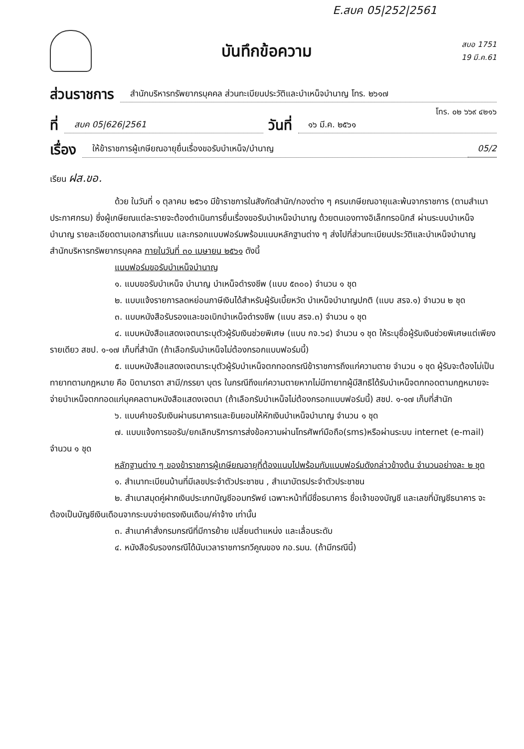E.สบค 05|252|2561
บันทึกข้อความ
สบอ 1751
19 มี.ค.61
ส่วนราชการ สำนักบริหารทรัพยากรบุคคล ส่วนทะเบียนประวัติและบำเหน็จบำนาญ โทร. ๒๖๑๗
โทร. ๐๒ ๖๖๙ ๔๒๑๖
ที่ สบค 05|626|2561 วันที่ ๑๖ มี.ค. ๒๕๖๑
เรื่อง ให้ข้าราชการผู้เกษียณอายุยื่นเรื่องขอรับบำเหน็จ/บำนาญ 05/2
เรียน ฝส.ขอ.
ด้วย ในวันที่ ๑ ตุลาคม ๒๕๖๑ มีข้าราชการในสังกัดสำนัก/กองต่าง ๆ ครบเกษียณอายุและพ้นจากราชการ (ตามสำเนาประกาศกรม) ซึ่งผู้เกษียณแต่ละรายจะต้องดำเนินการยื่นเรื่องขอรับบำเหน็จบำนาญ ด้วยตนเองทางอิเล็กทรอนิกส์ ผ่านระบบบำเหน็จบำนาญ รายละเอียดตามเอกสารที่แนบ และกรอกแบบฟอร์มพร้อมแนบหลักฐานต่าง ๆ ส่งไปที่ส่วนทะเบียนประวัติและบำเหน็จบำนาญ สำนักบริหารทรัพยากรบุคคล ภายในวันที่ ๓๐ เมษายน ๒๕๖๑ ดังนี้
แบบฟอร์มขอรับบำเหน็จบำนาญ
๑. แบบขอรับบำเหน็จ บำนาญ บำเหน็จดำรงชีพ (แบบ ๕๓๐๐) จำนวน ๑ ชุด
๒. แบบแจ้งรายการลดหย่อนภาษีเงินได้สำหรับผู้รับเบี้ยหวัด บำเหน็จบำนาญปกติ (แบบ สรจ.๑) จำนวน ๒ ชุด
๓. แบบหนังสือรับรองและขอเบิกบำเหน็จดำรงชีพ (แบบ สรจ.๓) จำนวน ๑ ชุด
๔. แบบหนังสือแสดงเจตนาระบุตัวผู้รับเงินช่วยพิเศษ (แบบ กจ.๖๔) จำนวน ๑ ชุด ให้ระบุชื่อผู้รับเงินช่วยพิเศษแต่เพียงรายเดียว สชป. ๑-๑๗ เก็บที่สำนัก (ถ้าเลือกรับบำเหน็จไม่ต้องกรอกแบบฟอร์มนี้)
๕. แบบหนังสือแสดงเจตนาระบุตัวผู้รับบำเหน็จตกทอดกรณีข้าราชการถึงแก่ความตาย จำนวน ๑ ชุด ผู้รับจะต้องไม่เป็นทายาทตามกฎหมาย คือ บิดามารดา สามี/ภรรยา บุตร ในกรณีถึงแก่ความตายหากไม่มีทายาทผู้มีสิทธิได้รับบำเหน็จตกทอดตามกฎหมายจะจ่ายบำเหน็จตกทอดแก่บุคคลตามหนังสือแสดงเจตนา (ถ้าเลือกรับบำเหน็จไม่ต้องกรอกแบบฟอร์มนี้) สชป. ๑-๑๗ เก็บที่สำนัก
๖. แบบคำขอรับเงินผ่านธนาคารและยินยอมให้หักเงินบำเหน็จบำนาญ จำนวน ๑ ชุด
๗. แบบแจ้งการขอรับ/ยกเลิกบริการการส่งข้อความผ่านโทรศัพท์มือถือ(sms)หรือผ่านระบบ internet (e-mail) จำนวน ๑ ชุด
หลักฐานต่าง ๆ ของข้าราชการผู้เกษียณอายุที่ต้องแนบไปพร้อมกับแบบฟอร์มดังกล่าวข้างต้น จำนวนอย่างละ ๒ ชุด
๑. สำเนาทะเบียนบ้านที่มีเลขประจำตัวประชาชน , สำเนาบัตรประจำตัวประชาชน
๒. สำเนาสมุดคู่ฝากเงินประเภทบัญชีออมทรัพย์ เฉพาะหน้าที่มีชื่อธนาคาร ชื่อเจ้าของบัญชี และเลขที่บัญชีธนาคาร จะต้องเป็นบัญชีเงินเดือนจากระบบจ่ายตรงเงินเดือน/ค่าจ้าง เท่านั้น
๓. สำเนาคำสั่งกรมกรณีที่มีการย้าย เปลี่ยนตำแหน่ง และเลื่อนระดับ
๔. หนังสือรับรองกรณีได้นับเวลาราชการทวีคูณของ กอ.รมน. (ถ้ามีกรณีนี้)